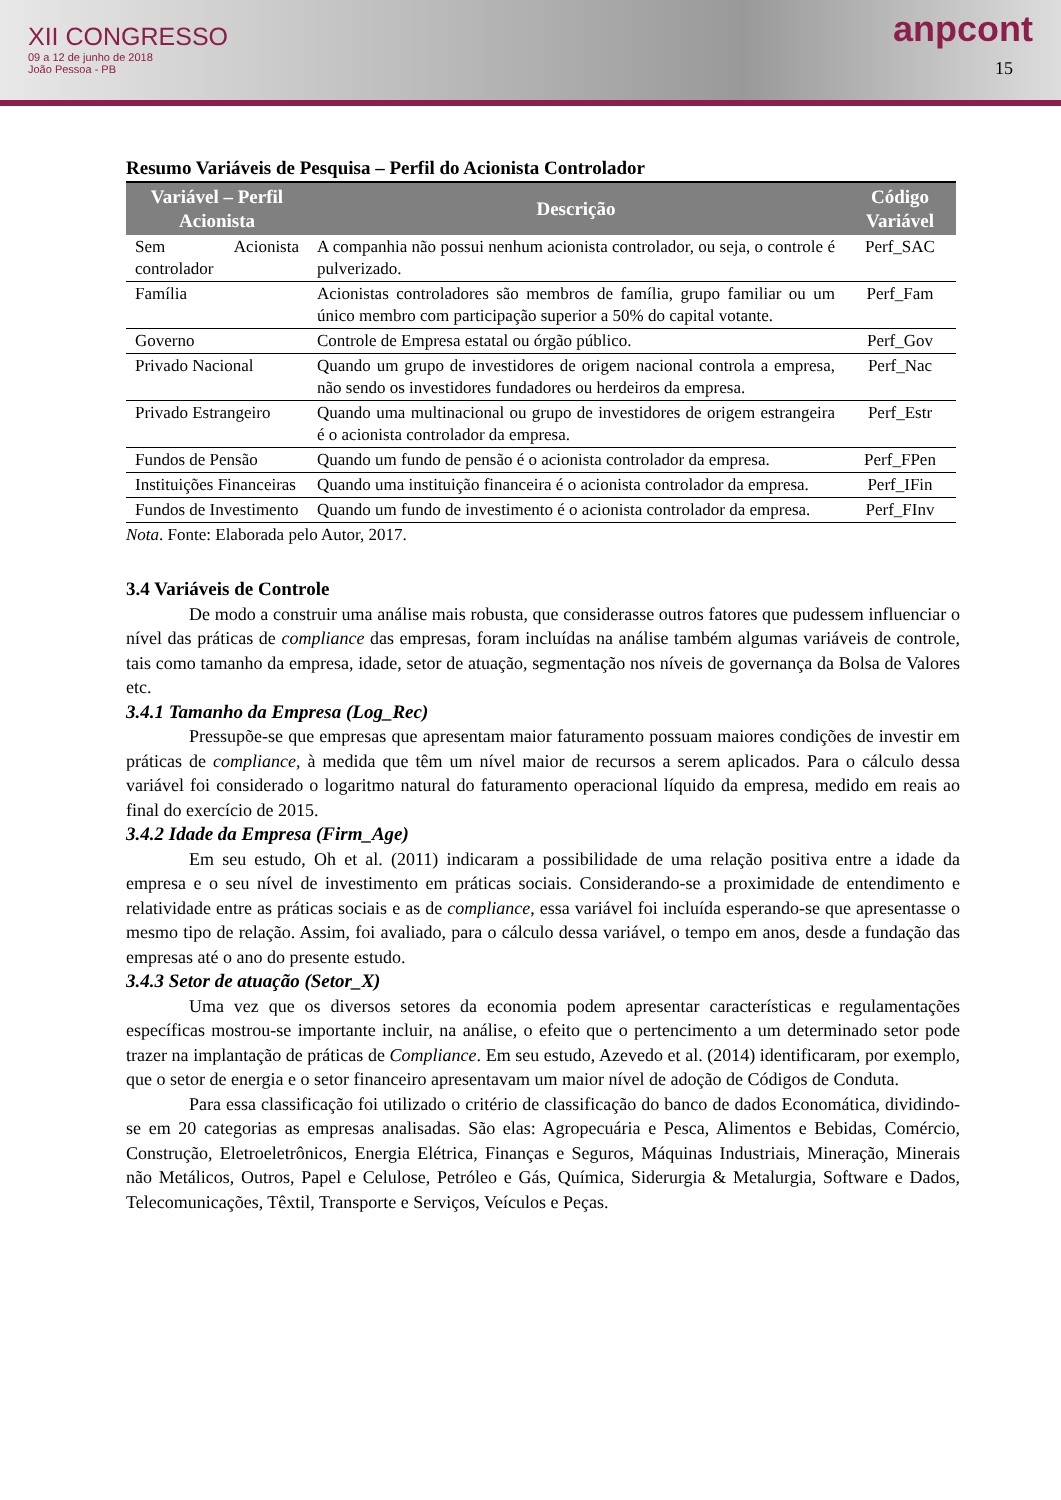XII CONGRESSO
09 a 12 de junho de 2018
João Pessoa - PB
anpcont
15
Resumo Variáveis de Pesquisa – Perfil do Acionista Controlador
| Variável – Perfil Acionista | Descrição | Código Variável |
| --- | --- | --- |
| Sem Acionista controlador | A companhia não possui nenhum acionista controlador, ou seja, o controle é pulverizado. | Perf_SAC |
| Família | Acionistas controladores são membros de família, grupo familiar ou um único membro com participação superior a 50% do capital votante. | Perf_Fam |
| Governo | Controle de Empresa estatal ou órgão público. | Perf_Gov |
| Privado Nacional | Quando um grupo de investidores de origem nacional controla a empresa, não sendo os investidores fundadores ou herdeiros da empresa. | Perf_Nac |
| Privado Estrangeiro | Quando uma multinacional ou grupo de investidores de origem estrangeira é o acionista controlador da empresa. | Perf_Estr |
| Fundos de Pensão | Quando um fundo de pensão é o acionista controlador da empresa. | Perf_FPen |
| Instituições Financeiras | Quando uma instituição financeira é o acionista controlador da empresa. | Perf_IFin |
| Fundos de Investimento | Quando um fundo de investimento é o acionista controlador da empresa. | Perf_FInv |
Nota. Fonte: Elaborada pelo Autor, 2017.
3.4 Variáveis de Controle
De modo a construir uma análise mais robusta, que considerasse outros fatores que pudessem influenciar o nível das práticas de compliance das empresas, foram incluídas na análise também algumas variáveis de controle, tais como tamanho da empresa, idade, setor de atuação, segmentação nos níveis de governança da Bolsa de Valores etc.
3.4.1 Tamanho da Empresa (Log_Rec)
Pressupõe-se que empresas que apresentam maior faturamento possuam maiores condições de investir em práticas de compliance, à medida que têm um nível maior de recursos a serem aplicados. Para o cálculo dessa variável foi considerado o logaritmo natural do faturamento operacional líquido da empresa, medido em reais ao final do exercício de 2015.
3.4.2 Idade da Empresa (Firm_Age)
Em seu estudo, Oh et al. (2011) indicaram a possibilidade de uma relação positiva entre a idade da empresa e o seu nível de investimento em práticas sociais. Considerando-se a proximidade de entendimento e relatividade entre as práticas sociais e as de compliance, essa variável foi incluída esperando-se que apresentasse o mesmo tipo de relação. Assim, foi avaliado, para o cálculo dessa variável, o tempo em anos, desde a fundação das empresas até o ano do presente estudo.
3.4.3 Setor de atuação (Setor_X)
Uma vez que os diversos setores da economia podem apresentar características e regulamentações específicas mostrou-se importante incluir, na análise, o efeito que o pertencimento a um determinado setor pode trazer na implantação de práticas de Compliance. Em seu estudo, Azevedo et al. (2014) identificaram, por exemplo, que o setor de energia e o setor financeiro apresentavam um maior nível de adoção de Códigos de Conduta.
Para essa classificação foi utilizado o critério de classificação do banco de dados Economática, dividindo-se em 20 categorias as empresas analisadas. São elas: Agropecuária e Pesca, Alimentos e Bebidas, Comércio, Construção, Eletroeletrônicos, Energia Elétrica, Finanças e Seguros, Máquinas Industriais, Mineração, Minerais não Metálicos, Outros, Papel e Celulose, Petróleo e Gás, Química, Siderurgia & Metalurgia, Software e Dados, Telecomunicações, Têxtil, Transporte e Serviços, Veículos e Peças.